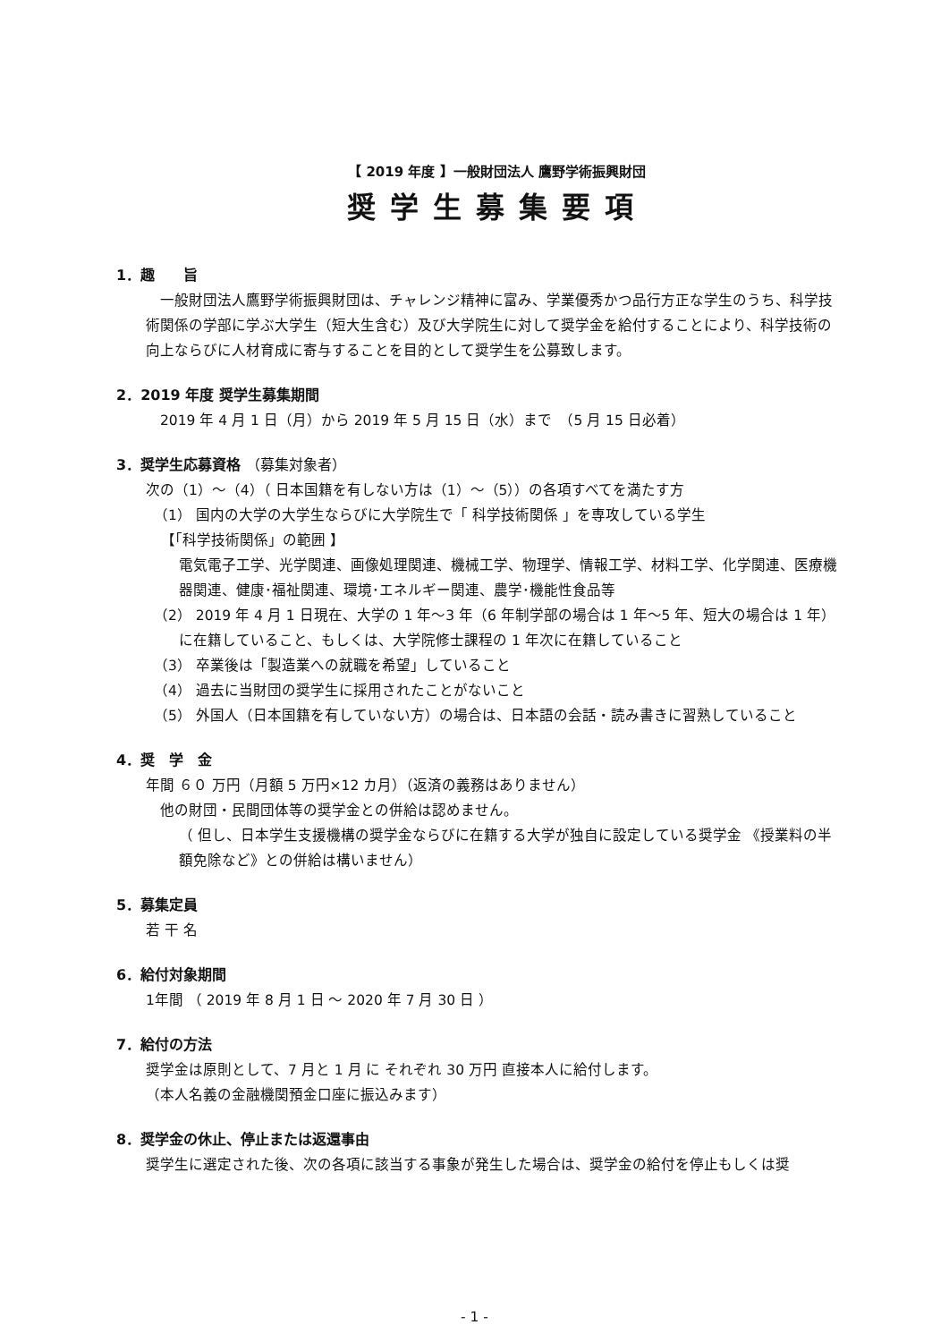【 2019 年度 】一般財団法人 鷹野学術振興財団
奨学生募集要項
1．趣　　旨
　一般財団法人鷹野学術振興財団は、チャレンジ精神に富み、学業優秀かつ品行方正な学生のうち、科学技術関係の学部に学ぶ大学生（短大生含む）及び大学院生に対して奨学金を給付することにより、科学技術の向上ならびに人材育成に寄与することを目的として奨学生を公募致します。
2．2019 年度 奨学生募集期間
　2019 年 4 月 1 日（月）から 2019 年 5 月 15 日（水）まで　（5 月 15 日必着）
3．奨学生応募資格 （募集対象者）
次の（1）～（4）（ 日本国籍を有しない方は（1）～（5））の各項すべてを満たす方
（1） 国内の大学の大学生ならびに大学院生で「 科学技術関係 」を専攻している学生
【「科学技術関係」の範囲 】
電気電子工学、光学関連、画像処理関連、機械工学、物理学、情報工学、材料工学、化学関連、医療機器関連、健康･福祉関連、環境･エネルギー関連、農学･機能性食品等
（2） 2019 年 4 月 1 日現在、大学の 1 年～3 年（6 年制学部の場合は 1 年～5 年、短大の場合は 1 年） に在籍していること、もしくは、大学院修士課程の 1 年次に在籍していること
（3） 卒業後は「製造業への就職を希望」していること
（4） 過去に当財団の奨学生に採用されたことがないこと
（5） 外国人（日本国籍を有していない方）の場合は、日本語の会話・読み書きに習熟していること
4．奨　学　金
年間 ６０ 万円（月額 5 万円×12 カ月）（返済の義務はありません）
　他の財団・民間団体等の奨学金との併給は認めません。
（ 但し、日本学生支援機構の奨学金ならびに在籍する大学が独自に設定している奨学金 《授業料の半額免除など》との併給は構いません）
5．募集定員
若 干 名
6．給付対象期間
1年間 （ 2019 年 8 月 1 日 ～ 2020 年 7 月 30 日 ）
7．給付の方法
奨学金は原則として、7 月と 1 月 に それぞれ 30 万円 直接本人に給付します。
（本人名義の金融機関預金口座に振込みます）
8．奨学金の休止、停止または返還事由
奨学生に選定された後、次の各項に該当する事象が発生した場合は、奨学金の給付を停止もしくは奨
- 1 -